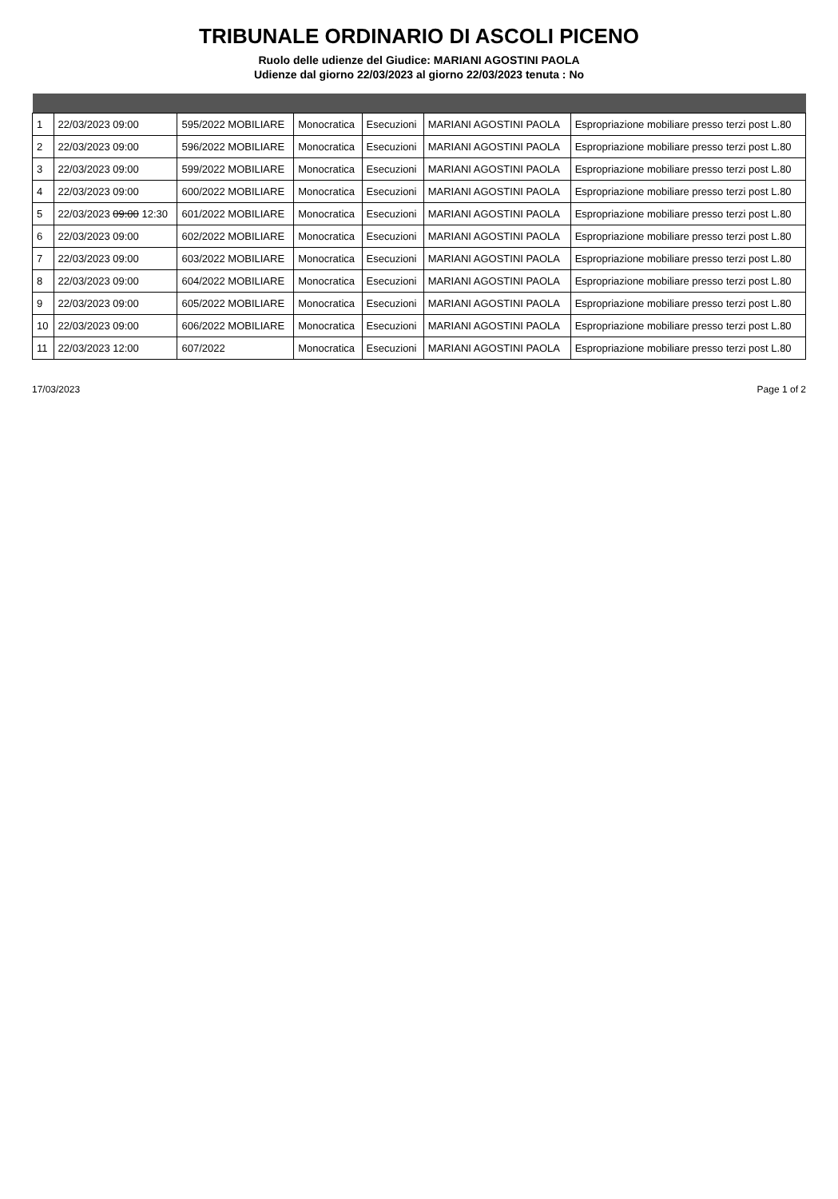TRIBUNALE ORDINARIO DI ASCOLI PICENO
Ruolo delle udienze del Giudice: MARIANI AGOSTINI PAOLA
Udienze dal giorno 22/03/2023 al giorno 22/03/2023 tenuta : No
| 1 | 22/03/2023 09:00 | 595/2022 MOBILIARE | Monocratica | Esecuzioni | MARIANI AGOSTINI PAOLA | Espropriazione mobiliare presso terzi post L.80 |
| 2 | 22/03/2023 09:00 | 596/2022 MOBILIARE | Monocratica | Esecuzioni | MARIANI AGOSTINI PAOLA | Espropriazione mobiliare presso terzi post L.80 |
| 3 | 22/03/2023 09:00 | 599/2022 MOBILIARE | Monocratica | Esecuzioni | MARIANI AGOSTINI PAOLA | Espropriazione mobiliare presso terzi post L.80 |
| 4 | 22/03/2023 09:00 | 600/2022 MOBILIARE | Monocratica | Esecuzioni | MARIANI AGOSTINI PAOLA | Espropriazione mobiliare presso terzi post L.80 |
| 5 | 22/03/2023 09:00 12:30 | 601/2022 MOBILIARE | Monocratica | Esecuzioni | MARIANI AGOSTINI PAOLA | Espropriazione mobiliare presso terzi post L.80 |
| 6 | 22/03/2023 09:00 | 602/2022 MOBILIARE | Monocratica | Esecuzioni | MARIANI AGOSTINI PAOLA | Espropriazione mobiliare presso terzi post L.80 |
| 7 | 22/03/2023 09:00 | 603/2022 MOBILIARE | Monocratica | Esecuzioni | MARIANI AGOSTINI PAOLA | Espropriazione mobiliare presso terzi post L.80 |
| 8 | 22/03/2023 09:00 | 604/2022 MOBILIARE | Monocratica | Esecuzioni | MARIANI AGOSTINI PAOLA | Espropriazione mobiliare presso terzi post L.80 |
| 9 | 22/03/2023 09:00 | 605/2022 MOBILIARE | Monocratica | Esecuzioni | MARIANI AGOSTINI PAOLA | Espropriazione mobiliare presso terzi post L.80 |
| 10 | 22/03/2023 09:00 | 606/2022 MOBILIARE | Monocratica | Esecuzioni | MARIANI AGOSTINI PAOLA | Espropriazione mobiliare presso terzi post L.80 |
| 11 | 22/03/2023 12:00 | 607/2022 | Monocratica | Esecuzioni | MARIANI AGOSTINI PAOLA | Espropriazione mobiliare presso terzi post L.80 |
17/03/2023 Page 1 of 2